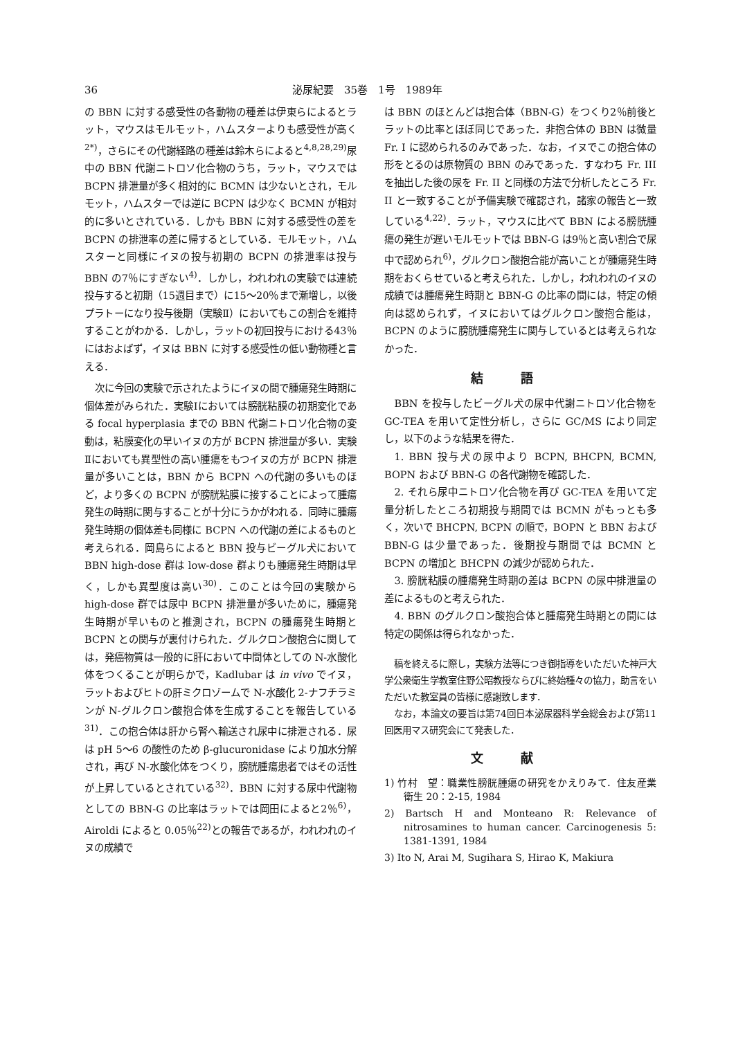36 泌尿紀要　35巻　1号　1989年
の BBN に対する感受性の各動物の種差は伊東らによるとラット，マウスはモルモット，ハムスターよりも感受性が高く<sup>2*)</sup>，さらにその代謝経路の種差は鈴木らによると<sup>4,8,28,29)</sup>尿中の BBN 代謝ニトロソ化合物のうち，ラット，マウスでは BCPN 排泄量が多く相対的に BCMN は少ないとされ，モルモット，ハムスターでは逆に BCPN は少なく BCMN が相対的に多いとされている．しかも BBN に対する感受性の差を BCPN の排泄率の差に帰するとしている．モルモット，ハムスターと同様にイヌの投与初期の BCPN の排泄率は投与 BBN の7％にすぎない<sup>4)</sup>．しかし，われわれの実験では連続投与すると初期（15週目まで）に15～20％まで漸増し，以後プラトーになり投与後期（実験Ⅱ）においてもこの割合を維持することがわかる．しかし，ラットの初回投与における43％にはおよばず，イヌは BBN に対する感受性の低い動物種と言える．
次に今回の実験で示されたようにイヌの間で腫瘍発生時期に個体差がみられた．実験Ⅰにおいては膀胱粘膜の初期変化である focal hyperplasia までの BBN 代謝ニトロソ化合物の変動は，粘膜変化の早いイヌの方が BCPN 排泄量が多い．実験Ⅱにおいても異型性の高い腫瘍をもつイヌの方が BCPN 排泄量が多いことは，BBN から BCPN への代謝の多いものほど，より多くの BCPN が膀胱粘膜に接することによって腫瘍発生の時期に関与することが十分にうかがわれる．同時に腫瘍発生時期の個体差も同様に BCPN への代謝の差によるものと考えられる．岡島らによると BBN 投与ビーグル犬において BBN high-dose 群は low-dose 群よりも腫瘍発生時期は早く，しかも異型度は高い<sup>30)</sup>．このことは今回の実験から high-dose 群では尿中 BCPN 排泄量が多いために，腫瘍発生時期が早いものと推測され，BCPN の腫瘍発生時期と BCPN との関与が裏付けられた．グルクロン酸抱合に関しては，発癌物質は一般的に肝において中間体としての N-水酸化体をつくることが明らかで，Kadlubar は in vivo でイヌ，ラットおよびヒトの肝ミクロゾームで N-水酸化 2-ナフチラミンが N-グルクロン酸抱合体を生成することを報告している<sup>31)</sup>．この抱合体は肝から腎へ輸送され尿中に排泄される．尿は pH 5～6 の酸性のため β-glucuronidase により加水分解され，再び N-水酸化体をつくり，膀胱腫瘍患者ではその活性が上昇しているとされている<sup>32)</sup>．BBN に対する尿中代謝物としての BBN-G の比率はラットでは岡田によると2％<sup>6)</sup>，Airoldi によると 0.05％<sup>22)</sup>との報告であるが，われわれのイヌの成績で
は BBN のほとんどは抱合体（BBN-G）をつくり2％前後とラットの比率とほぼ同じであった．非抱合体の BBN は微量 Fr. I に認められるのみであった．なお，イヌでこの抱合体の形をとるのは原物質の BBN のみであった．すなわち Fr. III を抽出した後の尿を Fr. II と同様の方法で分析したところ Fr. II と一致することが予備実験で確認され，諸家の報告と一致している<sup>4,22)</sup>．ラット，マウスに比べて BBN による膀胱腫瘍の発生が遅いモルモットでは BBN-G は9％と高い割合で尿中で認められ<sup>6)</sup>，グルクロン酸抱合能が高いことが腫瘍発生時期をおくらせていると考えられた．しかし，われわれのイヌの成績では腫瘍発生時期と BBN-G の比率の間には，特定の傾向は認められず，イヌにおいてはグルクロン酸抱合能は，BCPN のように膀胱腫瘍発生に関与しているとは考えられなかった．
結語
BBN を投与したビーグル犬の尿中代謝ニトロソ化合物を GC-TEA を用いて定性分析し，さらに GC/MS により同定し，以下のような結果を得た．
1. BBN 投与犬の尿中より BCPN, BHCPN, BCMN, BOPN および BBN-G の各代謝物を確認した．
2. それら尿中ニトロソ化合物を再び GC-TEA を用いて定量分析したところ初期投与期間では BCMN がもっとも多く，次いで BHCPN, BCPN の順で，BOPN と BBN および BBN-G は少量であった．後期投与期間では BCMN と BCPN の増加と BHCPN の減少が認められた．
3. 膀胱粘膜の腫瘍発生時期の差は BCPN の尿中排泄量の差によるものと考えられた．
4. BBN のグルクロン酸抱合体と腫瘍発生時期との間には特定の関係は得られなかった．
稿を終えるに際し，実験方法等につき御指導をいただいた神戸大学公衆衛生学教室住野公昭教授ならびに終始種々の協力，助言をいただいた教室員の皆様に感謝致します．
なお，本論文の要旨は第74回日本泌尿器科学会総会および第11回医用マス研究会にて発表した．
文献
1) 竹村　望：職業性膀胱腫瘍の研究をかえりみて．住友産業衛生 20：2-15, 1984
2) Bartsch H and Monteano R: Relevance of nitrosamines to human cancer. Carcinogenesis 5: 1381-1391, 1984
3) Ito N, Arai M, Sugihara S, Hirao K, Makiura